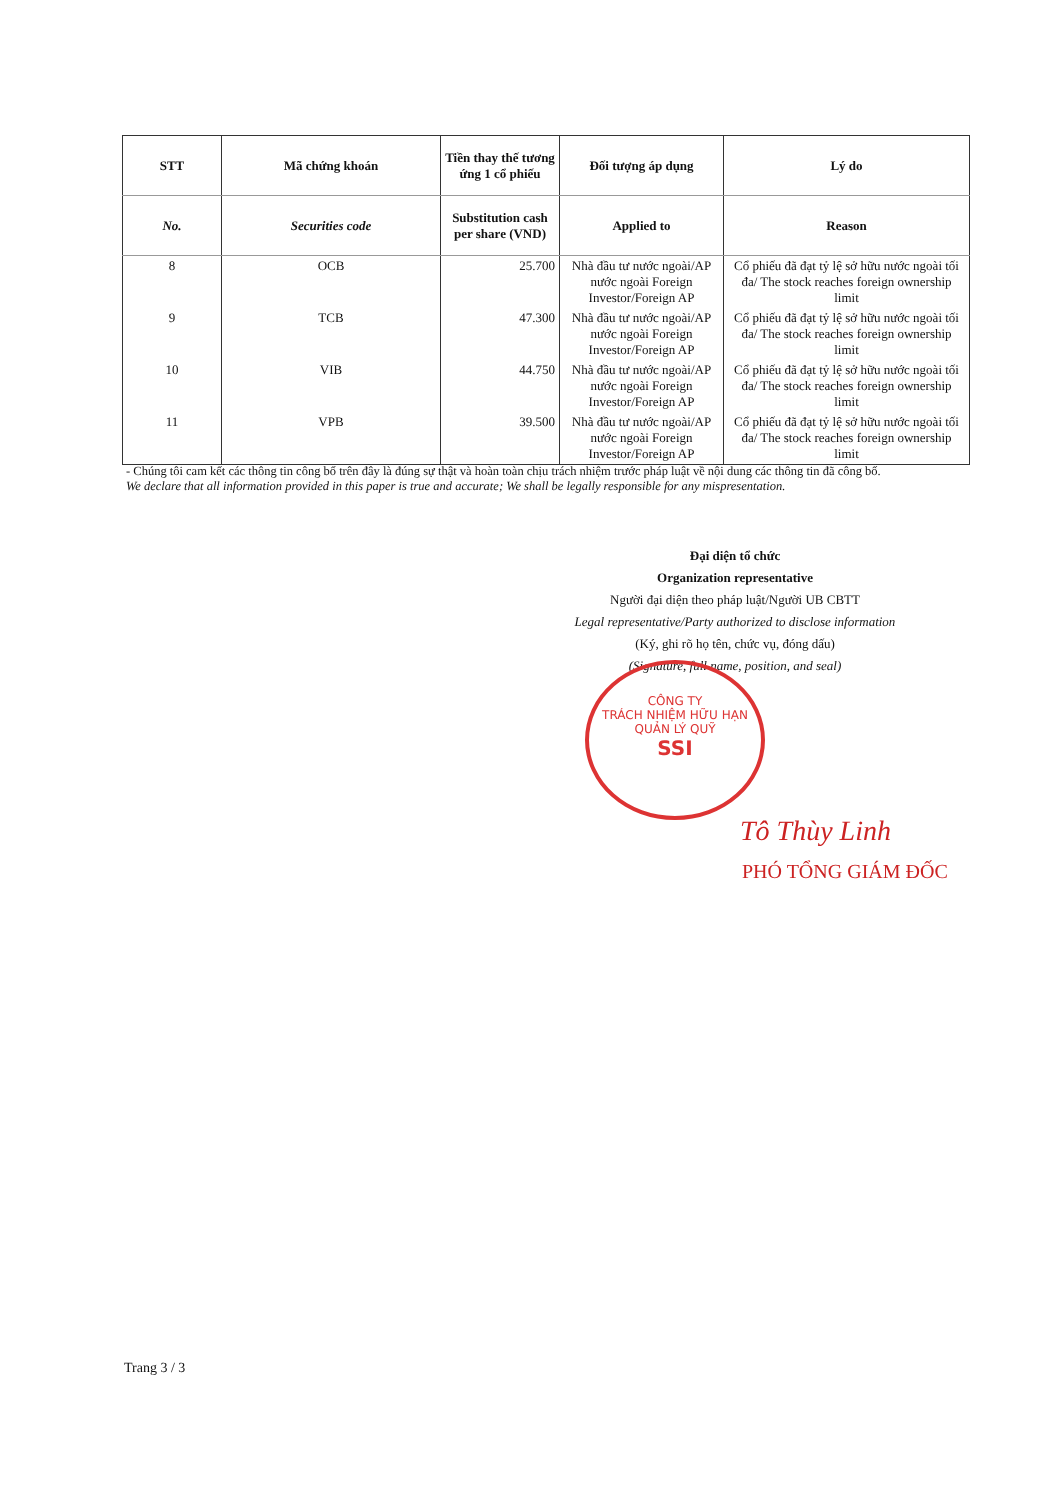| STT | Mã chứng khoán | Tiền thay thế tương ứng 1 cổ phiếu | Đối tượng áp dụng | Lý do |
| --- | --- | --- | --- | --- |
| No. | Securities code | Substitution cash per share (VND) | Applied to | Reason |
| 8 | OCB | 25.700 | Nhà đầu tư nước ngoài/AP nước ngoài Foreign Investor/Foreign AP | Cổ phiếu đã đạt tỷ lệ sở hữu nước ngoài tối đa/ The stock reaches foreign ownership limit |
| 9 | TCB | 47.300 | Nhà đầu tư nước ngoài/AP nước ngoài Foreign Investor/Foreign AP | Cổ phiếu đã đạt tỷ lệ sở hữu nước ngoài tối đa/ The stock reaches foreign ownership limit |
| 10 | VIB | 44.750 | Nhà đầu tư nước ngoài/AP nước ngoài Foreign Investor/Foreign AP | Cổ phiếu đã đạt tỷ lệ sở hữu nước ngoài tối đa/ The stock reaches foreign ownership limit |
| 11 | VPB | 39.500 | Nhà đầu tư nước ngoài/AP nước ngoài Foreign Investor/Foreign AP | Cổ phiếu đã đạt tỷ lệ sở hữu nước ngoài tối đa/ The stock reaches foreign ownership limit |
- Chúng tôi cam kết các thông tin công bố trên đây là đúng sự thật và hoàn toàn chịu trách nhiệm trước pháp luật về nội dung các thông tin đã công bố.
We declare that all information provided in this paper is true and accurate; We shall be legally responsible for any mispresentation.
Đại diện tổ chức
Organization representative
Người đại diện theo pháp luật/Người UB CBTT
Legal representative/Party authorized to disclose information
(Ký, ghi rõ họ tên, chức vụ, đóng dấu)
(Signature, full name, position, and seal)
CÔNG TY
TRÁCH NHIỆM HỮU HẠN
QUẢN LÝ QUỸ
SSI
Tô Thùy Linh
PHÓ TỔNG GIÁM ĐỐC
Trang 3 / 3